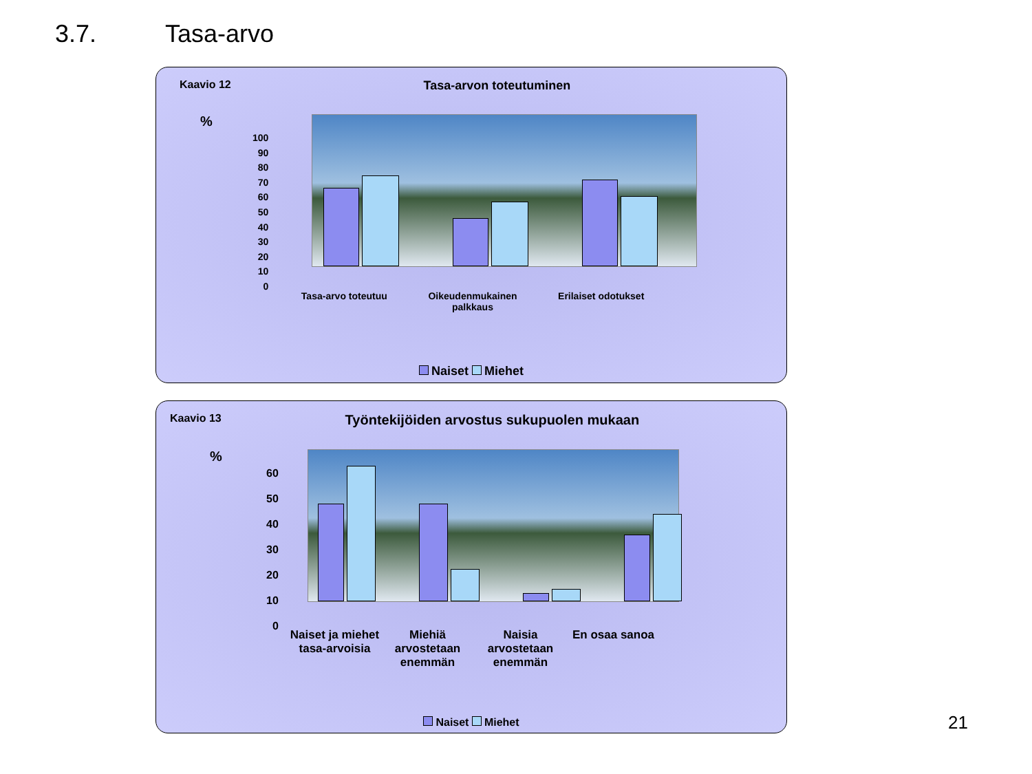3.7. Tasa-arvo
Kaavio 12 Tasa-arvon toteutuminen
%
100
90
80
70
60
50
40
30
20
10
0
Tasa-arvo toteutuu Oikeudenmukainen palkkaus Erilaiset odotukset
Naiset Miehet
Kaavio 13
Työntekijöiden arvostus sukupuolen mukaan
%
60
50
40
30
20
10
0
Naiset ja miehet tasa-arvoisia Miehiä arvostetaan enemmän Naisia arvostetaan enemmän En osaa sanoa
Naiset Miehet
21